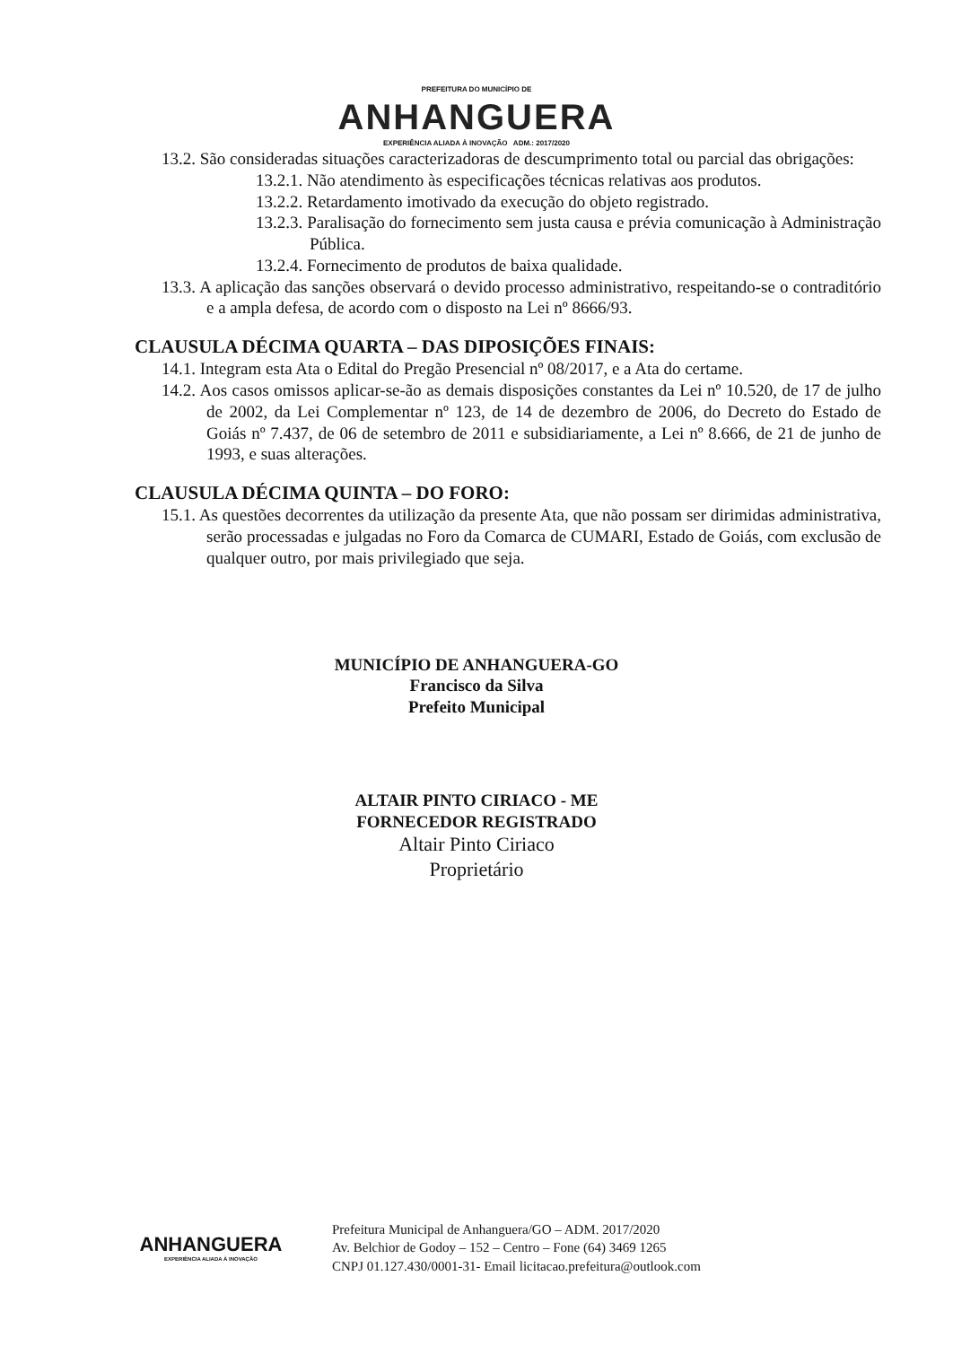PREFEITURA DO MUNICÍPIO DE
ANHANGUERA
EXPERIÊNCIA ALIADA À INOVAÇÃO ADM.: 2017/2020
13.2. São consideradas situações caracterizadoras de descumprimento total ou parcial das obrigações:
13.2.1. Não atendimento às especificações técnicas relativas aos produtos.
13.2.2. Retardamento imotivado da execução do objeto registrado.
13.2.3. Paralisação do fornecimento sem justa causa e prévia comunicação à Administração Pública.
13.2.4. Fornecimento de produtos de baixa qualidade.
13.3. A aplicação das sanções observará o devido processo administrativo, respeitando-se o contraditório e a ampla defesa, de acordo com o disposto na Lei nº 8666/93.
CLAUSULA DÉCIMA QUARTA – DAS DIPOSIÇÕES FINAIS:
14.1. Integram esta Ata o Edital do Pregão Presencial nº 08/2017, e a Ata do certame.
14.2. Aos casos omissos aplicar-se-ão as demais disposições constantes da Lei nº 10.520, de 17 de julho de 2002, da Lei Complementar nº 123, de 14 de dezembro de 2006, do Decreto do Estado de Goiás nº 7.437, de 06 de setembro de 2011 e subsidiariamente, a Lei nº 8.666, de 21 de junho de 1993, e suas alterações.
CLAUSULA DÉCIMA QUINTA – DO FORO:
15.1. As questões decorrentes da utilização da presente Ata, que não possam ser dirimidas administrativa, serão processadas e julgadas no Foro da Comarca de CUMARI, Estado de Goiás, com exclusão de qualquer outro, por mais privilegiado que seja.
MUNICÍPIO DE ANHANGUERA-GO
Francisco da Silva
Prefeito Municipal
ALTAIR PINTO CIRIACO - ME
FORNECEDOR REGISTRADO
Altair Pinto Ciriaco
Proprietário
ANHANGUERA
EXPERIÊNCIA ALIADA À INOVAÇÃO
Prefeitura Municipal de Anhanguera/GO – ADM. 2017/2020
Av. Belchior de Godoy – 152 – Centro – Fone (64) 3469 1265
CNPJ 01.127.430/0001-31- Email licitacao.prefeitura@outlook.com